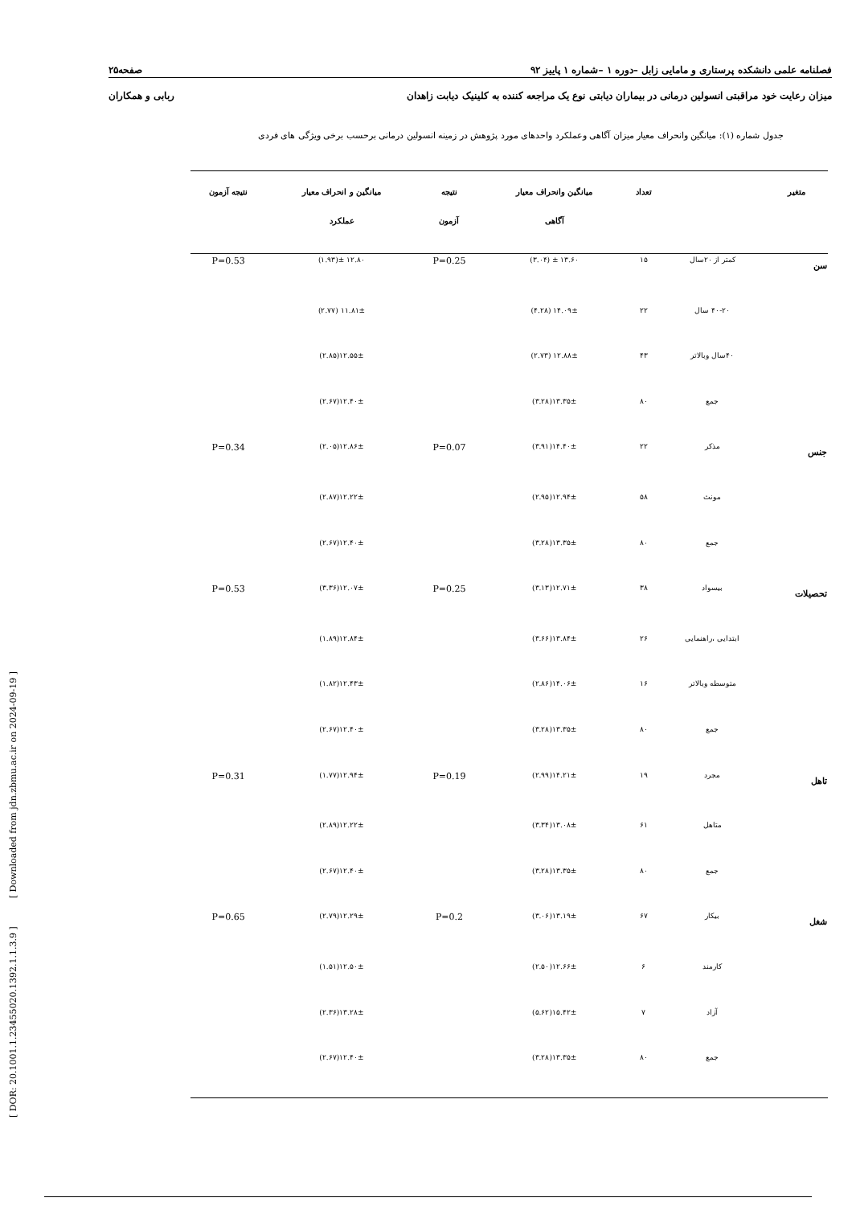فصلنامه علمی دانشکده پرستاری و مامایی زابل –دوره ۱ –شماره ۱ پاییز ۹۲ صفحه۲۵
میزان رعایت خود مراقبتی انسولین درمانی در بیماران دیابتی نوع یک مراجعه کننده به کلینیک دیابت زاهدان ربابی و همکاران
جدول شماره (۱): میانگین وانحراف معیار میزان آگاهی وعملکرد واحدهای مورد پژوهش در زمینه انسولین درمانی برحسب برخی ویژگی های فردی
| متغیر | | تعداد | میانگین وانحراف معیار آگاهی | نتیجه آزمون | میانگین و انحراف معیار عملکرد | نتیجه آزمون |
| --- | --- | --- | --- | --- | --- | --- |
| سن | کمتر از ۲۰سال | ۱۵ | ۱۳.۶۰ ± (۳.۰۴) | P=0.25 | ۱۲.۸۰ ±(۱.۹۳) | P=0.53 |
| | ۴۰-۲۰ سال | ۲۲ | ۱۴.۰۹± (۴.۲۸) | | ۱۱.۸۱± (۲.۷۷) | |
| | ۴۰سال وبالاتر | ۴۳ | ۱۲.۸۸± (۲.۷۳) | | ۱۲.۵۵±(۲.۸۵) | |
| | جمع | ۸۰ | ۱۳.۳۵±(۳.۲۸) | | ۱۲.۴۰±(۲.۶۷) | |
| جنس | مذکر | ۲۲ | ۱۴.۴۰±(۳.۹۱) | P=0.07 | ۱۲.۸۶±(۲.۰۵) | P=0.34 |
| | مونث | ۵۸ | ۱۲.۹۴±(۲.۹۵) | | ۱۲.۲۲±(۲.۸۷) | |
| | جمع | ۸۰ | ۱۳.۳۵±(۳.۲۸) | | ۱۲.۴۰±(۲.۶۷) | |
| تحصیلات | بیسواد | ۳۸ | ۱۲.۷۱±(۳.۱۳) | P=0.25 | ۱۲.۰۷±(۳.۳۶) | P=0.53 |
| | ابتدایی ،راهنمایی | ۲۶ | ۱۳.۸۴±(۳.۶۶) | | ۱۲.۸۴±(۱.۸۹) | |
| | متوسطه وبالاتر | ۱۶ | ۱۴.۰۶±(۲.۸۶) | | ۱۲.۴۳±(۱.۸۲) | |
| | جمع | ۸۰ | ۱۳.۳۵±(۳.۲۸) | | ۱۲.۴۰±(۲.۶۷) | |
| تاهل | مجرد | ۱۹ | ۱۴.۲۱±(۲.۹۹) | P=0.19 | ۱۲.۹۴±(۱.۷۷) | P=0.31 |
| | متاهل | ۶۱ | ۱۳.۰۸±(۳.۳۴) | | ۱۲.۲۲±(۲.۸۹) | |
| | جمع | ۸۰ | ۱۳.۳۵±(۳.۲۸) | | ۱۲.۴۰±(۲.۶۷) | |
| شغل | بیکار | ۶۷ | ۱۳.۱۹±(۳.۰۶) | P=0.2 | ۱۲.۲۹±(۲.۷۹) | P=0.65 |
| | کارمند | ۶ | ۱۲.۶۶±(۲.۵۰) | | ۱۲.۵۰±(۱.۵۱) | |
| | آزاد | ۷ | ۱۵.۴۲±(۵.۶۲) | | ۱۳.۲۸±(۲.۳۶) | |
| | جمع | ۸۰ | ۱۳.۳۵±(۳.۲۸) | | ۱۲.۴۰±(۲.۶۷) | |
[ DOR: 20.1001.1.23455020.1392.1.1.3.9 ] [ Downloaded from jdn.zbmu.ac.ir on 2024-09-19 ]